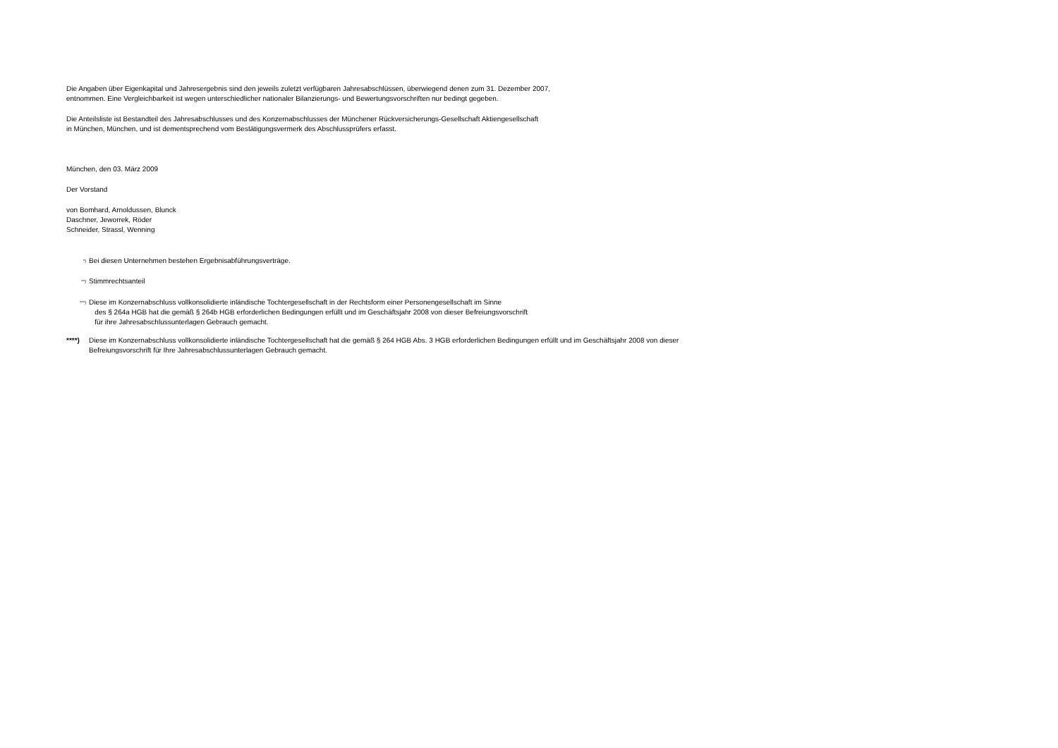Die Angaben über Eigenkapital und Jahresergebnis sind den jeweils zuletzt verfügbaren Jahresabschlüssen, überwiegend denen zum 31. Dezember 2007,
entnommen. Eine Vergleichbarkeit ist wegen unterschiedlicher nationaler Bilanzierungs- und Bewertungsvorschriften nur bedingt gegeben.
Die Anteilsliste ist Bestandteil des Jahresabschlusses und des Konzernabschlusses der Münchener Rückversicherungs-Gesellschaft Aktiengesellschaft
in München, München, und ist dementsprechend vom Bestätigungsvermerk des Abschlussprüfers erfasst.
München, den 03. März 2009
Der Vorstand
von Bomhard, Arnoldussen, Blunck
Daschner, Jeworrek, Röder
Schneider, Strassl, Wenning
<sup>*)</sup> Bei diesen Unternehmen bestehen Ergebnisabführungsverträge.
<sup>**)</sup> Stimmrechtsanteil
<sup>***)</sup> Diese im Konzernabschluss vollkonsolidierte inländische Tochtergesellschaft in der Rechtsform einer Personengesellschaft im Sinne
des § 264a HGB hat die gemäß § 264b HGB erforderlichen Bedingungen erfüllt und im Geschäftsjahr 2008 von dieser Befreiungsvorschrift
für ihre Jahresabschlussunterlagen Gebrauch gemacht.
****) Diese im Konzernabschluss vollkonsolidierte inländische Tochtergesellschaft hat die gemäß § 264 HGB Abs. 3 HGB erforderlichen Bedingungen erfüllt und im Geschäftsjahr 2008 von dieser
Befreiungsvorschrift für Ihre Jahresabschlussunterlagen Gebrauch gemacht.